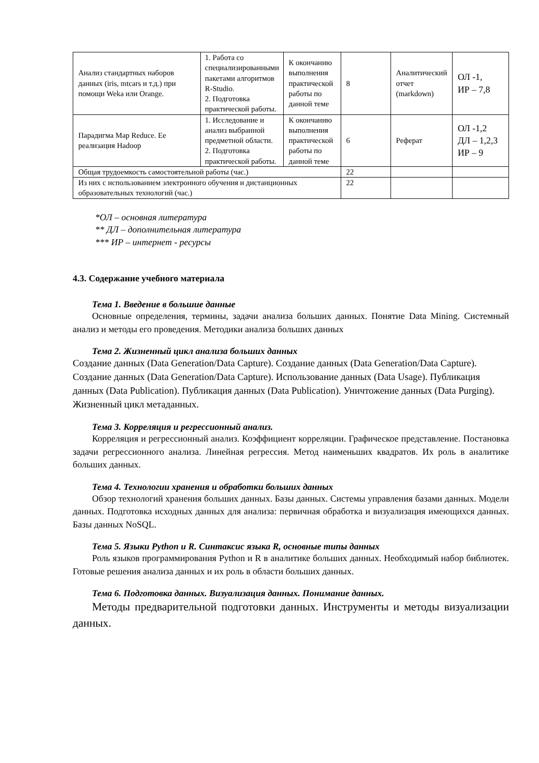| Анализ стандартных наборов данных (iris, mtcars и т.д.) при помощи Weka или Orange. | 1. Работа со специализированными пакетами алгоритмов R-Studio. 2. Подготовка практической работы. | К окончанию выполнения практической работы по данной теме | 8 | Аналитический отчет (markdown) | ОЛ -1, ИР – 7,8 |
| Парадигма Map Reduce. Ее реализация Hadoop | 1. Исследование и анализ выбранной предметной области. 2. Подготовка практической работы. | К окончанию выполнения практической работы по данной теме | 6 | Реферат | ОЛ -1,2 ДЛ – 1,2,3 ИР – 9 |
| Общая трудоемкость самостоятельной работы (час.) | | | 22 | | |
| Из них с использованием электронного обучения и дистанционных образовательных технологий (час.) | | | 22 | | |
*ОЛ – основная литература
** ДЛ – дополнительная литература
*** ИР – интернет - ресурсы
4.3. Содержание учебного материала
Тема 1. Введение в большие данные
Основные определения, термины, задачи анализа больших данных. Понятие Data Mining. Системный анализ и методы его проведения. Методики анализа больших данных
Тема 2. Жизненный цикл анализа больших данных
Создание данных (Data Generation/Data Capture). Создание данных (Data Generation/Data Capture). Создание данных (Data Generation/Data Capture). Использование данных (Data Usage). Публикация данных (Data Publication). Публикация данных (Data Publication). Уничтожение данных (Data Purging). Жизненный цикл метаданных.
Тема 3. Корреляция и регрессионный анализ.
Корреляция и регрессионный анализ. Коэффициент корреляции. Графическое представление. Постановка задачи регрессионного анализа. Линейная регрессия. Метод наименьших квадратов. Их роль в аналитике больших данных.
Тема 4. Технологии хранения и обработки больших данных
Обзор технологий хранения больших данных. Базы данных. Системы управления базами данных. Модели данных. Подготовка исходных данных для анализа: первичная обработка и визуализация имеющихся данных. Базы данных NoSQL.
Тема 5. Языки Python и R. Синтаксис языка R, основные типы данных
Роль языков программирования Python и R в аналитике больших данных. Необходимый набор библиотек. Готовые решения анализа данных и их роль в области больших данных.
Тема 6. Подготовка данных. Визуализация данных. Понимание данных.
Методы предварительной подготовки данных. Инструменты и методы визуализации данных.